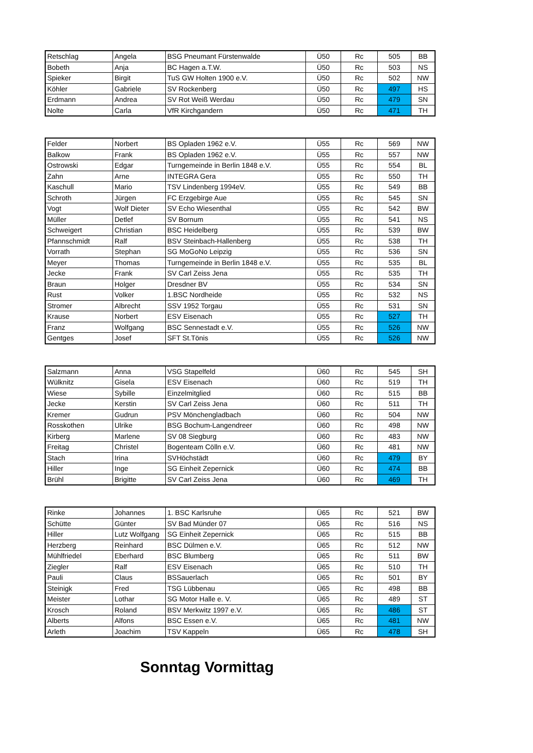| Retschlag | Angela | BSG Pneumant Fürstenwalde | Ü50 | Rc | 505 | BB |
| Bobeth | Anja | BC Hagen a.T.W. | Ü50 | Rc | 503 | NS |
| Spieker | Birgit | TuS GW Holten 1900 e.V. | Ü50 | Rc | 502 | NW |
| Köhler | Gabriele | SV Rockenberg | Ü50 | Rc | 497 | HS |
| Erdmann | Andrea | SV Rot Weiß Werdau | Ü50 | Rc | 479 | SN |
| Nolte | Carla | VfR Kirchgandern | Ü50 | Rc | 471 | TH |
| Felder | Norbert | BS Opladen 1962 e.V. | Ü55 | Rc | 569 | NW |
| Balkow | Frank | BS Opladen 1962 e.V. | Ü55 | Rc | 557 | NW |
| Ostrowski | Edgar | Turngemeinde in Berlin 1848 e.V. | Ü55 | Rc | 554 | BL |
| Zahn | Arne | INTEGRA Gera | Ü55 | Rc | 550 | TH |
| Kaschull | Mario | TSV Lindenberg 1994eV. | Ü55 | Rc | 549 | BB |
| Schroth | Jürgen | FC Erzgebirge Aue | Ü55 | Rc | 545 | SN |
| Vogt | Wolf Dieter | SV Echo Wiesenthal | Ü55 | Rc | 542 | BW |
| Müller | Detlef | SV Bornum | Ü55 | Rc | 541 | NS |
| Schweigert | Christian | BSC Heidelberg | Ü55 | Rc | 539 | BW |
| Pfannschmidt | Ralf | BSV Steinbach-Hallenberg | Ü55 | Rc | 538 | TH |
| Vorrath | Stephan | SG MoGoNo Leipzig | Ü55 | Rc | 536 | SN |
| Meyer | Thomas | Turngemeinde in Berlin 1848 e.V. | Ü55 | Rc | 535 | BL |
| Jecke | Frank | SV Carl Zeiss Jena | Ü55 | Rc | 535 | TH |
| Braun | Holger | Dresdner BV | Ü55 | Rc | 534 | SN |
| Rust | Volker | 1.BSC Nordheide | Ü55 | Rc | 532 | NS |
| Stromer | Albrecht | SSV 1952 Torgau | Ü55 | Rc | 531 | SN |
| Krause | Norbert | ESV Eisenach | Ü55 | Rc | 527 | TH |
| Franz | Wolfgang | BSC Sennestadt e.V. | Ü55 | Rc | 526 | NW |
| Gentges | Josef | SFT St.Tönis | Ü55 | Rc | 526 | NW |
| Salzmann | Anna | VSG Stapelfeld | Ü60 | Rc | 545 | SH |
| Wülknitz | Gisela | ESV Eisenach | Ü60 | Rc | 519 | TH |
| Wiese | Sybille | Einzelmitglied | Ü60 | Rc | 515 | BB |
| Jecke | Kerstin | SV Carl Zeiss Jena | Ü60 | Rc | 511 | TH |
| Kremer | Gudrun | PSV Mönchengladbach | Ü60 | Rc | 504 | NW |
| Rosskothen | Ulrike | BSG Bochum-Langendreer | Ü60 | Rc | 498 | NW |
| Kirberg | Marlene | SV 08 Siegburg | Ü60 | Rc | 483 | NW |
| Freitag | Christel | Bogenteam Cölln e.V. | Ü60 | Rc | 481 | NW |
| Stach | Irina | SVHöchstädt | Ü60 | Rc | 479 | BY |
| Hiller | Inge | SG Einheit Zepernick | Ü60 | Rc | 474 | BB |
| Brühl | Brigitte | SV Carl Zeiss Jena | Ü60 | Rc | 469 | TH |
| Rinke | Johannes | 1. BSC Karlsruhe | Ü65 | Rc | 521 | BW |
| Schütte | Günter | SV Bad Münder 07 | Ü65 | Rc | 516 | NS |
| Hiller | Lutz Wolfgang | SG Einheit Zepernick | Ü65 | Rc | 515 | BB |
| Herzberg | Reinhard | BSC Dülmen e.V. | Ü65 | Rc | 512 | NW |
| Mühlfriedel | Eberhard | BSC Blumberg | Ü65 | Rc | 511 | BW |
| Ziegler | Ralf | ESV Eisenach | Ü65 | Rc | 510 | TH |
| Pauli | Claus | BSSauerlach | Ü65 | Rc | 501 | BY |
| Steinigk | Fred | TSG Lübbenau | Ü65 | Rc | 498 | BB |
| Meister | Lothar | SG Motor Halle e. V. | Ü65 | Rc | 489 | ST |
| Krosch | Roland | BSV Merkwitz 1997 e.V. | Ü65 | Rc | 486 | ST |
| Alberts | Alfons | BSC Essen e.V. | Ü65 | Rc | 481 | NW |
| Arleth | Joachim | TSV Kappeln | Ü65 | Rc | 478 | SH |
Sonntag Vormittag